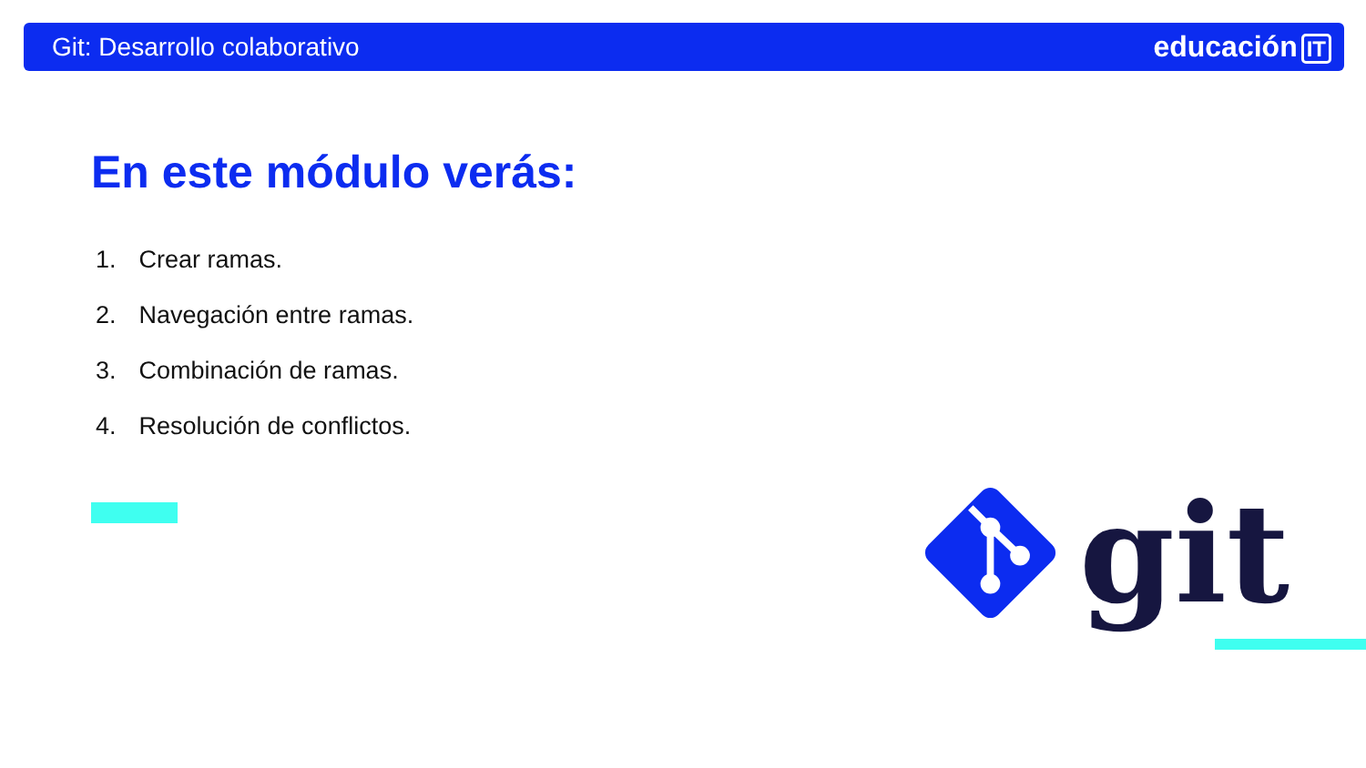Git: Desarrollo colaborativo educación IT
En este módulo verás:
1. Crear ramas.
2. Navegación entre ramas.
3. Combinación de ramas.
4. Resolución de conflictos.
git